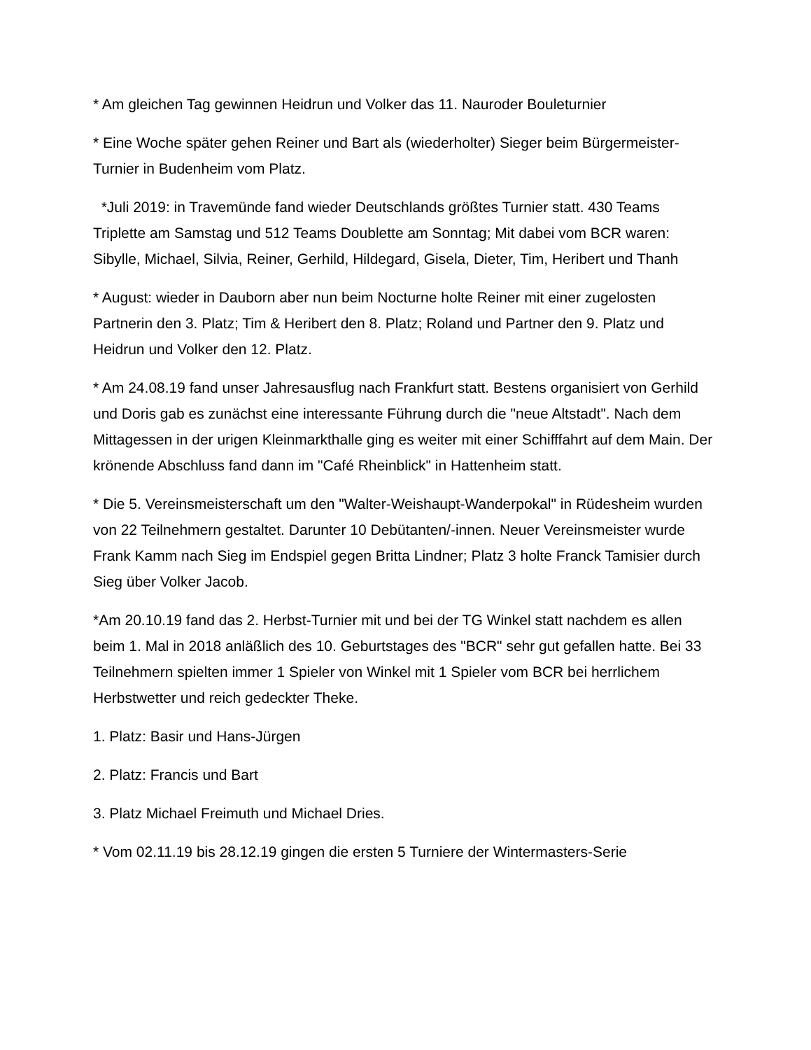* Am gleichen Tag gewinnen Heidrun und Volker das 11. Nauroder Bouleturnier
* Eine Woche später gehen Reiner und Bart als (wiederholter) Sieger beim Bürgermeister-Turnier in Budenheim vom Platz.
*Juli 2019: in Travemünde fand wieder Deutschlands größtes Turnier statt. 430 Teams Triplette am Samstag und 512 Teams Doublette am Sonntag; Mit dabei vom BCR waren: Sibylle, Michael, Silvia, Reiner, Gerhild, Hildegard, Gisela, Dieter, Tim, Heribert und Thanh
* August: wieder in Dauborn aber nun beim Nocturne holte Reiner mit einer zugelosten Partnerin den 3. Platz; Tim & Heribert den 8. Platz; Roland und Partner den 9. Platz und Heidrun und Volker den 12. Platz.
* Am 24.08.19 fand unser Jahresausflug nach Frankfurt statt. Bestens organisiert von Gerhild und Doris gab es zunächst eine interessante Führung durch die "neue Altstadt". Nach dem Mittagessen in der urigen Kleinmarkthalle ging es weiter mit einer Schifffahrt auf dem Main. Der krönende Abschluss fand dann im "Café Rheinblick" in Hattenheim statt.
* Die 5. Vereinsmeisterschaft um den "Walter-Weishaupt-Wanderpokal" in Rüdesheim wurden von 22 Teilnehmern gestaltet. Darunter 10 Debütanten/-innen. Neuer Vereinsmeister wurde Frank Kamm nach Sieg im Endspiel gegen Britta Lindner; Platz 3 holte Franck Tamisier durch Sieg über Volker Jacob.
*Am 20.10.19 fand das 2. Herbst-Turnier mit und bei der TG Winkel statt nachdem es allen beim 1. Mal in 2018 anläßlich des 10. Geburtstages des "BCR" sehr gut gefallen hatte. Bei 33 Teilnehmern spielten immer 1 Spieler von Winkel mit 1 Spieler vom BCR bei herrlichem Herbstwetter und reich gedeckter Theke.
1. Platz: Basir und Hans-Jürgen
2. Platz: Francis und Bart
3. Platz Michael Freimuth und Michael Dries.
* Vom 02.11.19 bis 28.12.19 gingen die ersten 5 Turniere der Wintermasters-Serie